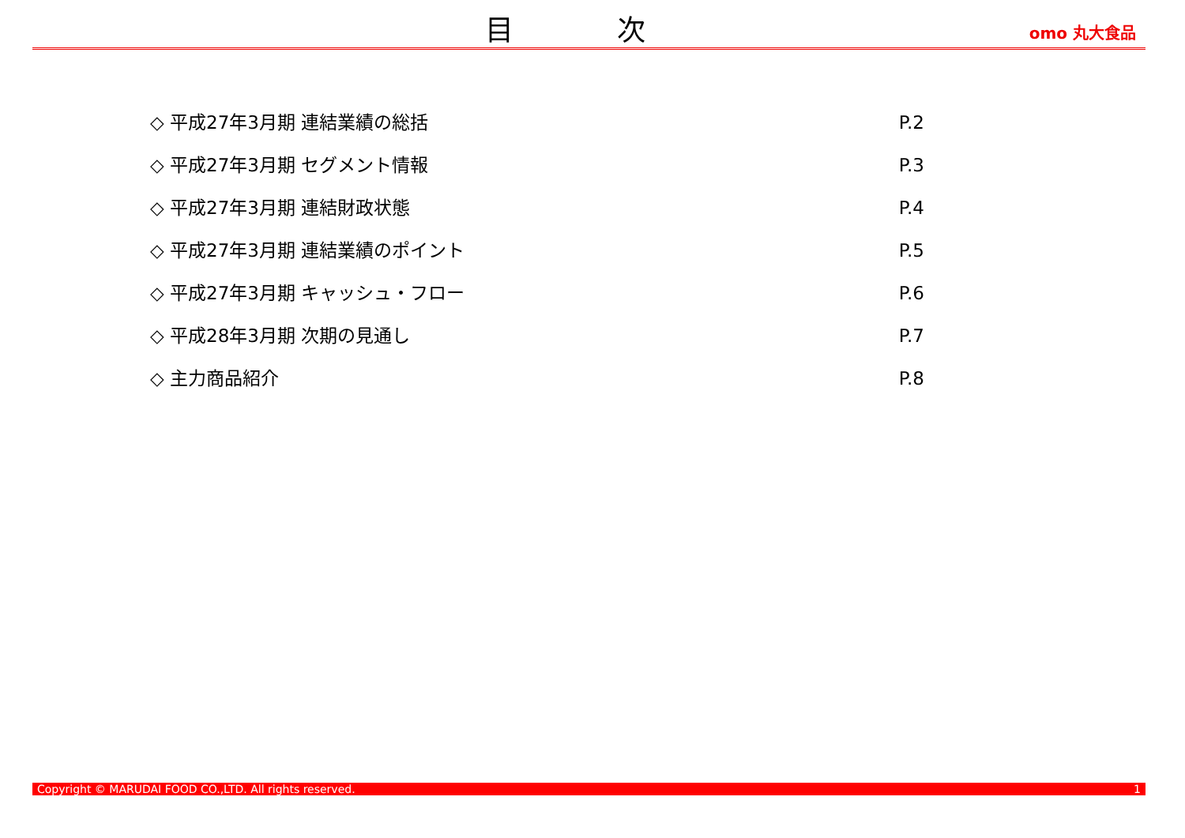目 次
omo 丸大食品
◇ 平成27年3月期 連結業績の総括 P.2
◇ 平成27年3月期 セグメント情報 P.3
◇ 平成27年3月期 連結財政状態 P.4
◇ 平成27年3月期 連結業績のポイント P.5
◇ 平成27年3月期 キャッシュ・フロー P.6
◇ 平成28年3月期 次期の見通し P.7
◇ 主力商品紹介 P.8
Copyright © MARUDAI FOOD CO.,LTD. All rights reserved. 1